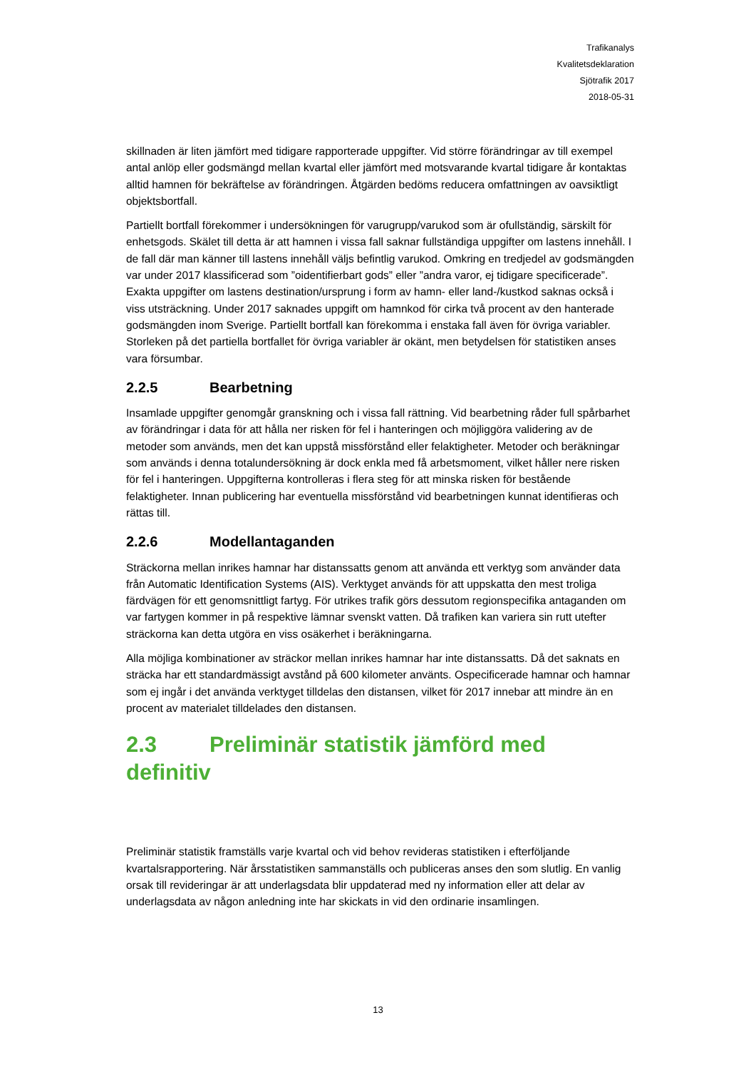Trafikanalys
Kvalitetsdeklaration
Sjötrafik 2017
2018-05-31
skillnaden är liten jämfört med tidigare rapporterade uppgifter. Vid större förändringar av till exempel antal anlöp eller godsmängd mellan kvartal eller jämfört med motsvarande kvartal tidigare år kontaktas alltid hamnen för bekräftelse av förändringen. Åtgärden bedöms reducera omfattningen av oavsiktligt objektsbortfall.
Partiellt bortfall förekommer i undersökningen för varugrupp/varukod som är ofullständig, särskilt för enhetsgods. Skälet till detta är att hamnen i vissa fall saknar fullständiga uppgifter om lastens innehåll. I de fall där man känner till lastens innehåll väljs befintlig varukod. Omkring en tredjedel av godsmängden var under 2017 klassificerad som ”oidentifierbart gods” eller ”andra varor, ej tidigare specificerade”. Exakta uppgifter om lastens destination/ursprung i form av hamn- eller land-/kustkod saknas också i viss utsträckning. Under 2017 saknades uppgift om hamnkod för cirka två procent av den hanterade godsmängden inom Sverige. Partiellt bortfall kan förekomma i enstaka fall även för övriga variabler. Storleken på det partiella bortfallet för övriga variabler är okänt, men betydelsen för statistiken anses vara försumbar.
2.2.5 Bearbetning
Insamlade uppgifter genomgår granskning och i vissa fall rättning. Vid bearbetning råder full spårbarhet av förändringar i data för att hålla ner risken för fel i hanteringen och möjliggöra validering av de metoder som används, men det kan uppstå missförstånd eller felaktigheter. Metoder och beräkningar som används i denna totalundersökning är dock enkla med få arbetsmoment, vilket håller nere risken för fel i hanteringen. Uppgifterna kontrolleras i flera steg för att minska risken för bestående felaktigheter. Innan publicering har eventuella missförstånd vid bearbetningen kunnat identifieras och rättas till.
2.2.6 Modellantaganden
Sträckorna mellan inrikes hamnar har distanssatts genom att använda ett verktyg som använder data från Automatic Identification Systems (AIS). Verktyget används för att uppskatta den mest troliga färdvägen för ett genomsnittligt fartyg. För utrikes trafik görs dessutom regionspecifika antaganden om var fartygen kommer in på respektive lämnar svenskt vatten. Då trafiken kan variera sin rutt utefter sträckorna kan detta utgöra en viss osäkerhet i beräkningarna.
Alla möjliga kombinationer av sträckor mellan inrikes hamnar har inte distanssatts. Då det saknats en sträcka har ett standardmässigt avstånd på 600 kilometer använts. Ospecificerade hamnar och hamnar som ej ingår i det använda verktyget tilldelas den distansen, vilket för 2017 innebar att mindre än en procent av materialet tilldelades den distansen.
2.3 Preliminär statistik jämförd med definitiv
Preliminär statistik framställs varje kvartal och vid behov revideras statistiken i efterföljande kvartalsrapportering. När årsstatistiken sammanställs och publiceras anses den som slutlig. En vanlig orsak till revideringar är att underlagsdata blir uppdaterad med ny information eller att delar av underlagsdata av någon anledning inte har skickats in vid den ordinarie insamlingen.
13